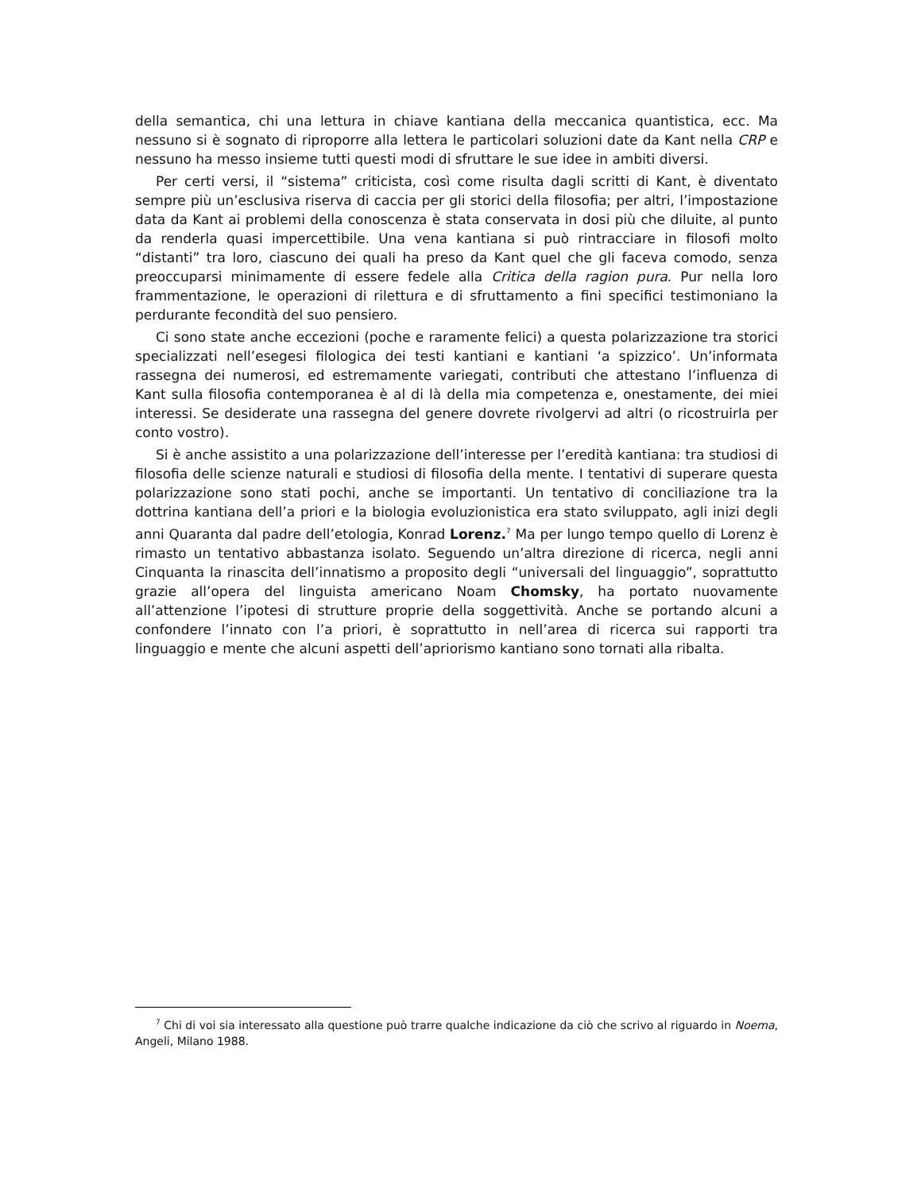della semantica, chi una lettura in chiave kantiana della meccanica quantistica, ecc. Ma nessuno si è sognato di riproporre alla lettera le particolari soluzioni date da Kant nella CRP e nessuno ha messo insieme tutti questi modi di sfruttare le sue idee in ambiti diversi.
Per certi versi, il “sistema” criticista, così come risulta dagli scritti di Kant, è diventato sempre più un’esclusiva riserva di caccia per gli storici della filosofia; per altri, l’impostazione data da Kant ai problemi della conoscenza è stata conservata in dosi più che diluite, al punto da renderla quasi impercettibile. Una vena kantiana si può rintracciare in filosofi molto “distanti” tra loro, ciascuno dei quali ha preso da Kant quel che gli faceva comodo, senza preoccuparsi minimamente di essere fedele alla Critica della ragion pura. Pur nella loro frammentazione, le operazioni di rilettura e di sfruttamento a fini specifici testimoniano la perdurante fecondità del suo pensiero.
Ci sono state anche eccezioni (poche e raramente felici) a questa polarizzazione tra storici specializzati nell’esegesi filologica dei testi kantiani e kantiani ‘a spizzico’. Un’informata rassegna dei numerosi, ed estremamente variegati, contributi che attestano l’influenza di Kant sulla filosofia contemporanea è al di là della mia competenza e, onestamente, dei miei interessi. Se desiderate una rassegna del genere dovrete rivolgervi ad altri (o ricostruirla per conto vostro).
Si è anche assistito a una polarizzazione dell’interesse per l’eredità kantiana: tra studiosi di filosofia delle scienze naturali e studiosi di filosofia della mente. I tentativi di superare questa polarizzazione sono stati pochi, anche se importanti. Un tentativo di conciliazione tra la dottrina kantiana dell’a priori e la biologia evoluzionistica era stato sviluppato, agli inizi degli anni Quaranta dal padre dell’etologia, Konrad Lorenz.<sup>7</sup> Ma per lungo tempo quello di Lorenz è rimasto un tentativo abbastanza isolato. Seguendo un’altra direzione di ricerca, negli anni Cinquanta la rinascita dell’innatismo a proposito degli “universali del linguaggio”, soprattutto grazie all’opera del linguista americano Noam Chomsky, ha portato nuovamente all’attenzione l’ipotesi di strutture proprie della soggettività. Anche se portando alcuni a confondere l’innato con l’a priori, è soprattutto in nell’area di ricerca sui rapporti tra linguaggio e mente che alcuni aspetti dell’apriorismo kantiano sono tornati alla ribalta.
<sup>7</sup> Chi di voi sia interessato alla questione può trarre qualche indicazione da ciò che scrivo al riguardo in Noema, Angeli, Milano 1988.